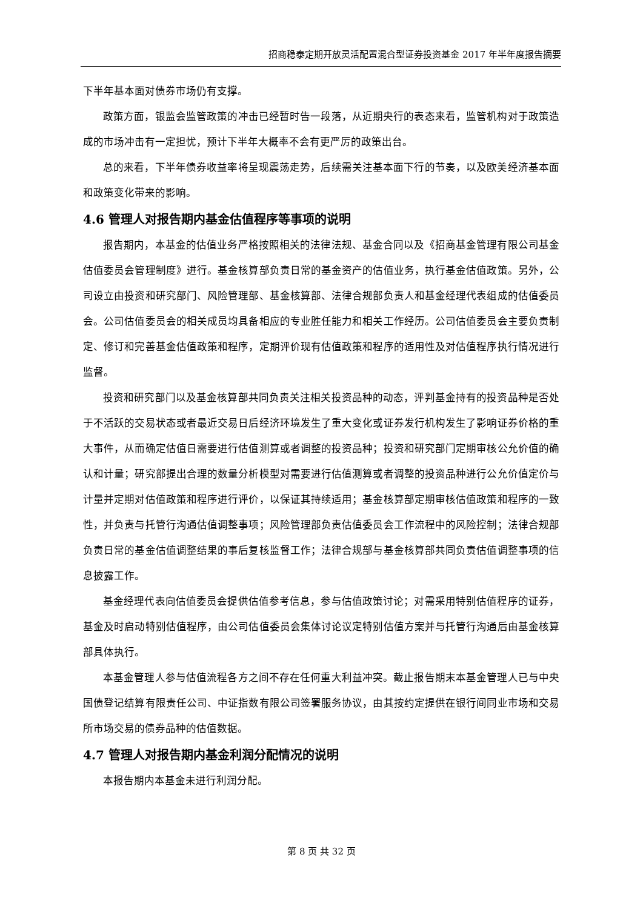招商稳泰定期开放灵活配置混合型证券投资基金 2017 年半年度报告摘要
下半年基本面对债券市场仍有支撑。
政策方面，银监会监管政策的冲击已经暂时告一段落，从近期央行的表态来看，监管机构对于政策造成的市场冲击有一定担忧，预计下半年大概率不会有更严厉的政策出台。
总的来看，下半年债券收益率将呈现震荡走势，后续需关注基本面下行的节奏，以及欧美经济基本面和政策变化带来的影响。
4.6 管理人对报告期内基金估值程序等事项的说明
报告期内，本基金的估值业务严格按照相关的法律法规、基金合同以及《招商基金管理有限公司基金估值委员会管理制度》进行。基金核算部负责日常的基金资产的估值业务，执行基金估值政策。另外，公司设立由投资和研究部门、风险管理部、基金核算部、法律合规部负责人和基金经理代表组成的估值委员会。公司估值委员会的相关成员均具备相应的专业胜任能力和相关工作经历。公司估值委员会主要负责制定、修订和完善基金估值政策和程序，定期评价现有估值政策和程序的适用性及对估值程序执行情况进行监督。
投资和研究部门以及基金核算部共同负责关注相关投资品种的动态，评判基金持有的投资品种是否处于不活跃的交易状态或者最近交易日后经济环境发生了重大变化或证券发行机构发生了影响证券价格的重大事件，从而确定估值日需要进行估值测算或者调整的投资品种；投资和研究部门定期审核公允价值的确认和计量；研究部提出合理的数量分析模型对需要进行估值测算或者调整的投资品种进行公允价值定价与计量并定期对估值政策和程序进行评价，以保证其持续适用；基金核算部定期审核估值政策和程序的一致性，并负责与托管行沟通估值调整事项；风险管理部负责估值委员会工作流程中的风险控制；法律合规部负责日常的基金估值调整结果的事后复核监督工作；法律合规部与基金核算部共同负责估值调整事项的信息披露工作。
基金经理代表向估值委员会提供估值参考信息，参与估值政策讨论；对需采用特别估值程序的证券，基金及时启动特别估值程序，由公司估值委员会集体讨论议定特别估值方案并与托管行沟通后由基金核算部具体执行。
本基金管理人参与估值流程各方之间不存在任何重大利益冲突。截止报告期末本基金管理人已与中央国债登记结算有限责任公司、中证指数有限公司签署服务协议，由其按约定提供在银行间同业市场和交易所市场交易的债券品种的估值数据。
4.7 管理人对报告期内基金利润分配情况的说明
本报告期内本基金未进行利润分配。
第 8 页 共 32 页